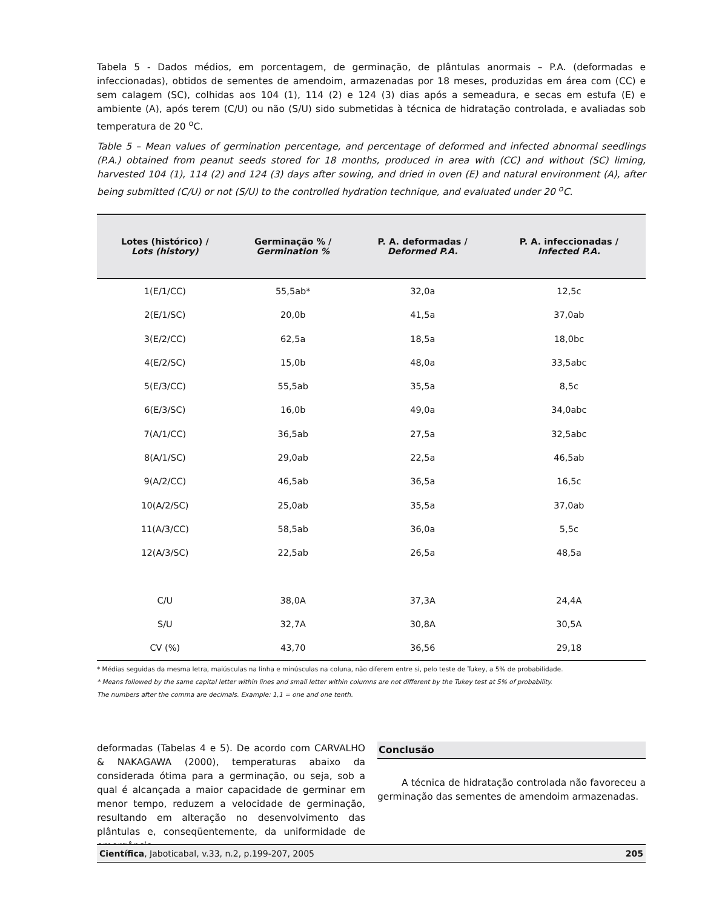Tabela 5 - Dados médios, em porcentagem, de germinação, de plântulas anormais – P.A. (deformadas e infeccionadas), obtidos de sementes de amendoim, armazenadas por 18 meses, produzidas em área com (CC) e sem calagem (SC), colhidas aos 104 (1), 114 (2) e 124 (3) dias após a semeadura, e secas em estufa (E) e ambiente (A), após terem (C/U) ou não (S/U) sido submetidas à técnica de hidratação controlada, e avaliadas sob temperatura de 20 <sup>o</sup>C.
Table 5 – Mean values of germination percentage, and percentage of deformed and infected abnormal seedlings (P.A.) obtained from peanut seeds stored for 18 months, produced in area with (CC) and without (SC) liming, harvested 104 (1), 114 (2) and 124 (3) days after sowing, and dried in oven (E) and natural environment (A), after being submitted (C/U) or not (S/U) to the controlled hydration technique, and evaluated under 20 <sup>o</sup>C.
| Lotes (histórico) / Lots (history) | Germinação % / Germination % | P. A. deformadas / Deformed P.A. | P. A. infeccionadas / Infected P.A. |
| --- | --- | --- | --- |
| 1(E/1/CC) | 55,5ab* | 32,0a | 12,5c |
| 2(E/1/SC) | 20,0b | 41,5a | 37,0ab |
| 3(E/2/CC) | 62,5a | 18,5a | 18,0bc |
| 4(E/2/SC) | 15,0b | 48,0a | 33,5abc |
| 5(E/3/CC) | 55,5ab | 35,5a | 8,5c |
| 6(E/3/SC) | 16,0b | 49,0a | 34,0abc |
| 7(A/1/CC) | 36,5ab | 27,5a | 32,5abc |
| 8(A/1/SC) | 29,0ab | 22,5a | 46,5ab |
| 9(A/2/CC) | 46,5ab | 36,5a | 16,5c |
| 10(A/2/SC) | 25,0ab | 35,5a | 37,0ab |
| 11(A/3/CC) | 58,5ab | 36,0a | 5,5c |
| 12(A/3/SC) | 22,5ab | 26,5a | 48,5a |
| C/U | 38,0A | 37,3A | 24,4A |
| S/U | 32,7A | 30,8A | 30,5A |
| CV (%) | 43,70 | 36,56 | 29,18 |
* Médias seguidas da mesma letra, maiúsculas na linha e minúsculas na coluna, não diferem entre si, pelo teste de Tukey, a 5% de probabilidade.
* Means followed by the same capital letter within lines and small letter within columns are not different by the Tukey test at 5% of probability.
The numbers after the comma are decimals. Example: 1,1 = one and one tenth.
deformadas (Tabelas 4 e 5). De acordo com CARVALHO & NAKAGAWA (2000), temperaturas abaixo da considerada ótima para a germinação, ou seja, sob a qual é alcançada a maior capacidade de germinar em menor tempo, reduzem a velocidade de germinação, resultando em alteração no desenvolvimento das plântulas e, conseqüentemente, da uniformidade de emergência.
Conclusão
A técnica de hidratação controlada não favoreceu a germinação das sementes de amendoim armazenadas.
Científica, Jaboticabal, v.33, n.2, p.199-207, 2005 205